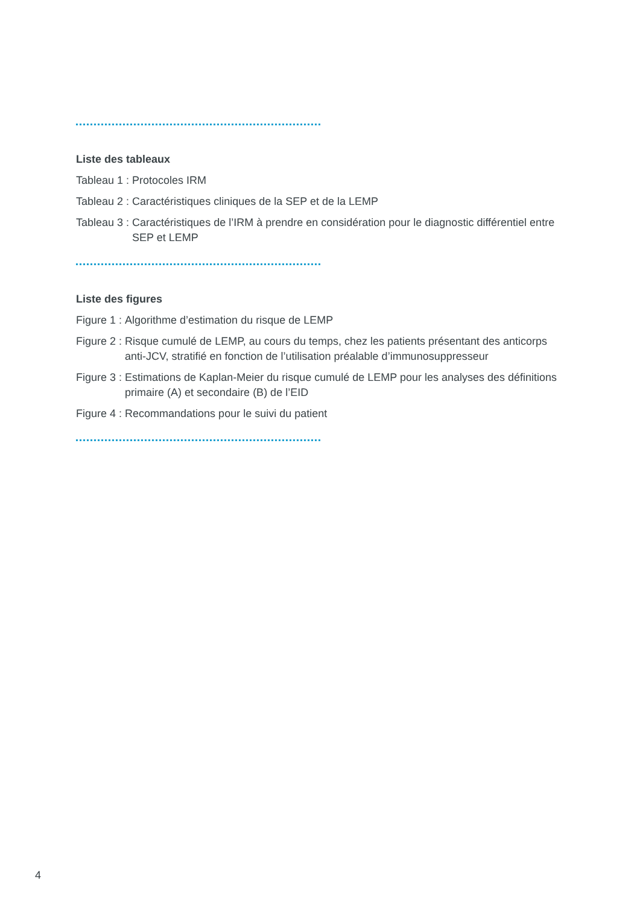Liste des tableaux
Tableau 1 : Protocoles IRM
Tableau 2 : Caractéristiques cliniques de la SEP et de la LEMP
Tableau 3 : Caractéristiques de l’IRM à prendre en considération pour le diagnostic différentiel entre SEP et LEMP
Liste des figures
Figure 1 : Algorithme d’estimation du risque de LEMP
Figure 2 : Risque cumulé de LEMP, au cours du temps, chez les patients présentant des anticorps anti-JCV, stratifié en fonction de l’utilisation préalable d’immunosuppresseur
Figure 3 : Estimations de Kaplan-Meier du risque cumulé de LEMP pour les analyses des définitions primaire (A) et secondaire (B) de l’EID
Figure 4 : Recommandations pour le suivi du patient
4